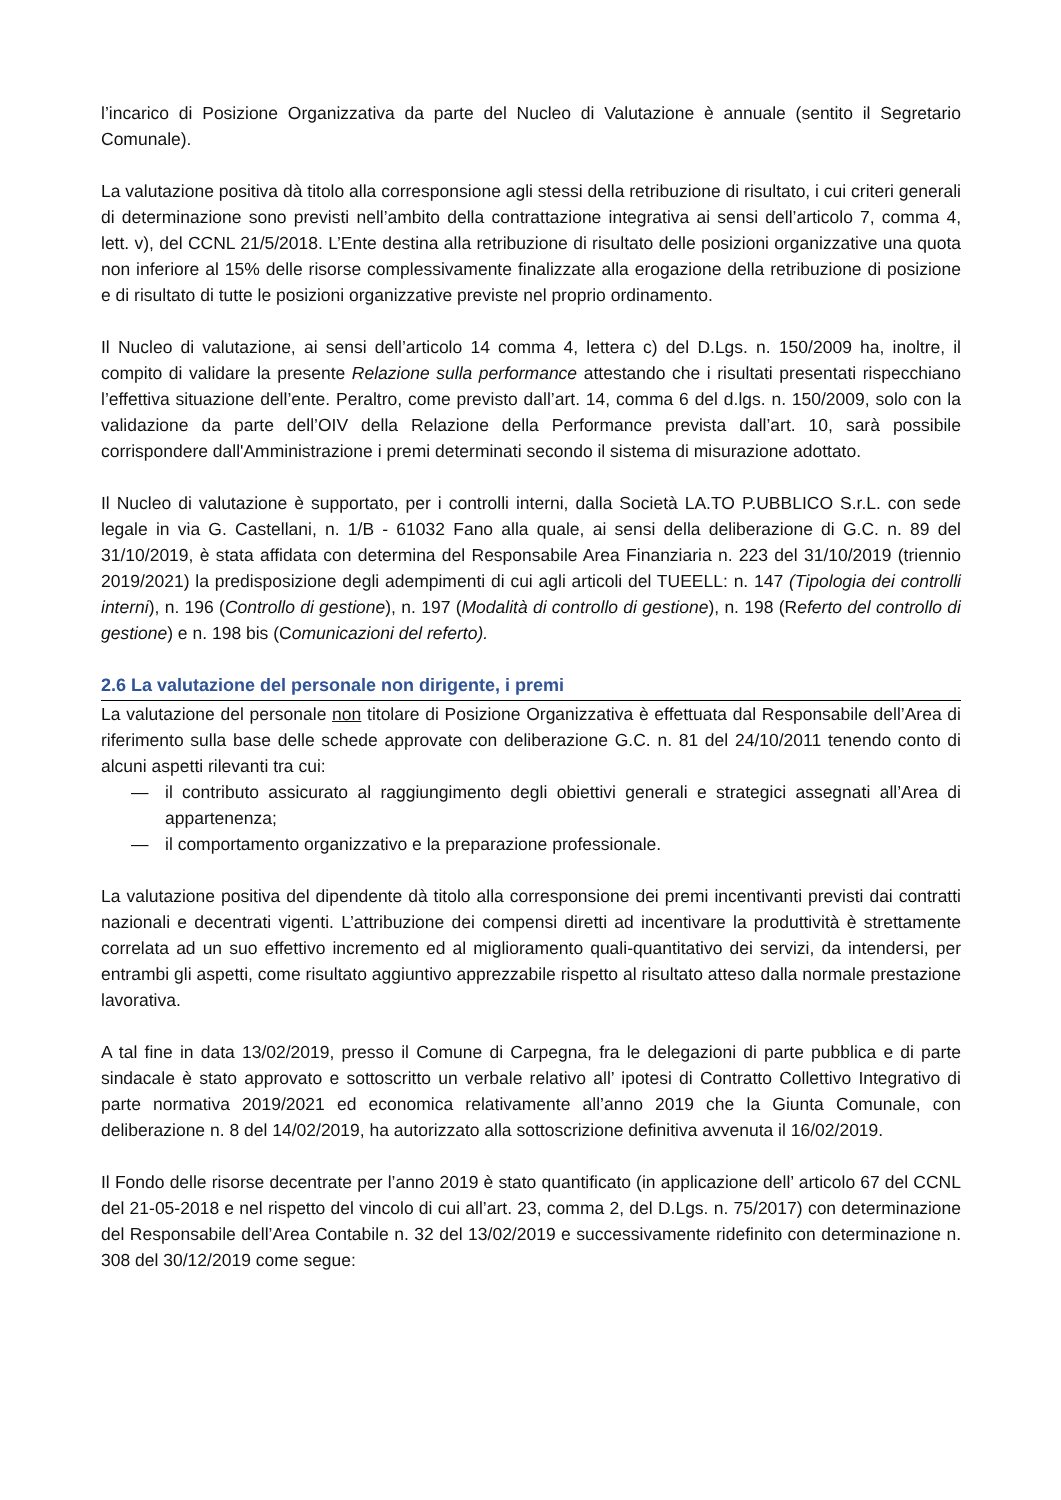l’incarico di Posizione Organizzativa da parte del Nucleo di Valutazione è annuale (sentito il Segretario Comunale).
La valutazione positiva dà titolo alla corresponsione agli stessi della retribuzione di risultato, i cui criteri generali di determinazione sono previsti nell’ambito della contrattazione integrativa ai sensi dell’articolo 7, comma 4, lett. v), del CCNL 21/5/2018. L’Ente destina alla retribuzione di risultato delle posizioni organizzative una quota non inferiore al 15% delle risorse complessivamente finalizzate alla erogazione della retribuzione di posizione e di risultato di tutte le posizioni organizzative previste nel proprio ordinamento.
Il Nucleo di valutazione, ai sensi dell’articolo 14 comma 4, lettera c) del D.Lgs. n. 150/2009 ha, inoltre, il compito di validare la presente Relazione sulla performance attestando che i risultati presentati rispecchiano l’effettiva situazione dell’ente. Peraltro, come previsto dall’art. 14, comma 6 del d.lgs. n. 150/2009, solo con la validazione da parte dell’OIV della Relazione della Performance prevista dall’art. 10, sarà possibile corrispondere dall'Amministrazione i premi determinati secondo il sistema di misurazione adottato.
Il Nucleo di valutazione è supportato, per i controlli interni, dalla Società LA.TO P.UBBLICO S.r.L. con sede legale in via G. Castellani, n. 1/B - 61032 Fano alla quale, ai sensi della deliberazione di G.C. n. 89 del 31/10/2019, è stata affidata con determina del Responsabile Area Finanziaria n. 223 del 31/10/2019 (triennio 2019/2021) la predisposizione degli adempimenti di cui agli articoli del TUEELL: n. 147 (Tipologia dei controlli interni), n. 196 (Controllo di gestione), n. 197 (Modalità di controllo di gestione), n. 198 (Referto del controllo di gestione) e n. 198 bis (Comunicazioni del referto).
2.6 La valutazione del personale non dirigente, i premi
La valutazione del personale non titolare di Posizione Organizzativa è effettuata dal Responsabile dell’Area di riferimento sulla base delle schede approvate con deliberazione G.C. n. 81 del 24/10/2011 tenendo conto di alcuni aspetti rilevanti tra cui:
— il contributo assicurato al raggiungimento degli obiettivi generali e strategici assegnati all’Area di appartenenza;
— il comportamento organizzativo e la preparazione professionale.
La valutazione positiva del dipendente dà titolo alla corresponsione dei premi incentivanti previsti dai contratti nazionali e decentrati vigenti. L’attribuzione dei compensi diretti ad incentivare la produttività è strettamente correlata ad un suo effettivo incremento ed al miglioramento quali-quantitativo dei servizi, da intendersi, per entrambi gli aspetti, come risultato aggiuntivo apprezzabile rispetto al risultato atteso dalla normale prestazione lavorativa.
A tal fine in data 13/02/2019, presso il Comune di Carpegna, fra le delegazioni di parte pubblica e di parte sindacale è stato approvato e sottoscritto un verbale relativo all’ ipotesi di Contratto Collettivo Integrativo di parte normativa 2019/2021 ed economica relativamente all’anno 2019 che la Giunta Comunale, con deliberazione n. 8 del 14/02/2019, ha autorizzato alla sottoscrizione definitiva avvenuta il 16/02/2019.
Il Fondo delle risorse decentrate per l’anno 2019 è stato quantificato (in applicazione dell’ articolo 67 del CCNL del 21-05-2018 e nel rispetto del vincolo di cui all’art. 23, comma 2, del D.Lgs. n. 75/2017) con determinazione del Responsabile dell’Area Contabile n. 32 del 13/02/2019 e successivamente ridefinito con determinazione n. 308 del 30/12/2019 come segue: